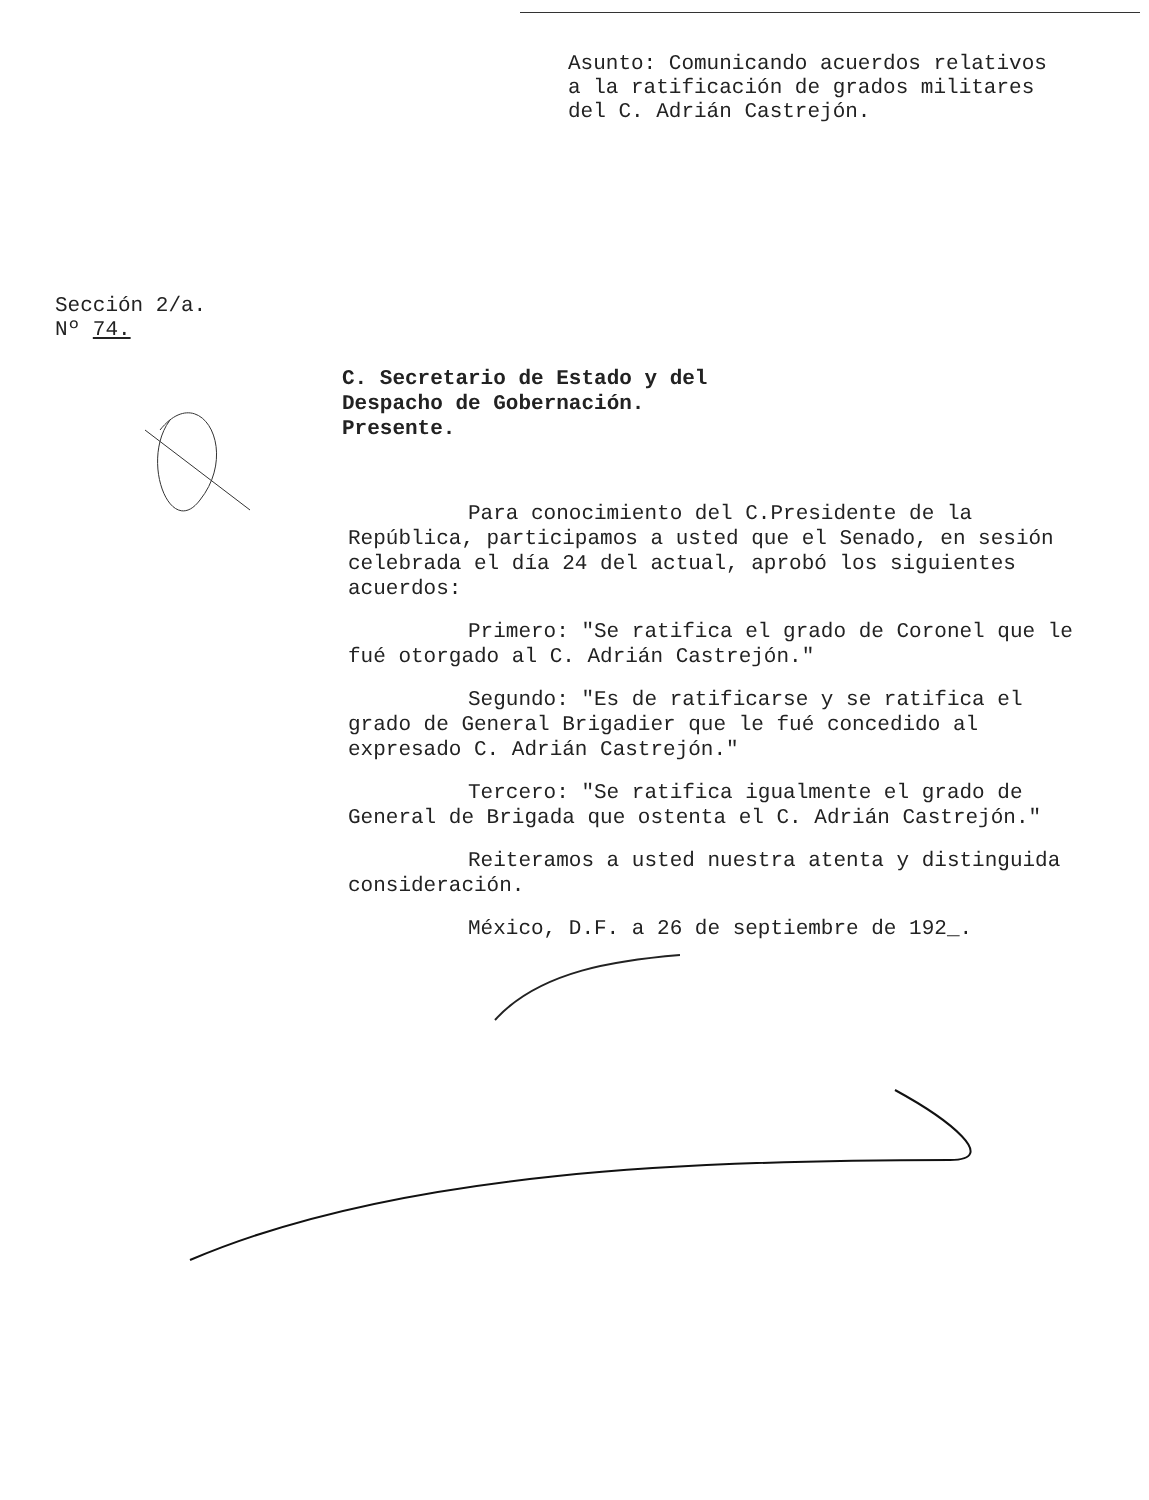Asunto: Comunicando acuerdos relativos
a la ratificación de grados militares
del C. Adrián Castrejón.
Sección 2/a.
Nº 74.
C. Secretario de Estado y del
Despacho de Gobernación.
Presente.
Para conocimiento del C.Presidente de la República, participamos a usted que el Senado, en sesión celebrada el día 24 del actual, aprobó los siguientes acuerdos:
Primero: "Se ratifica el grado de Coronel que le fué otorgado al C. Adrián Castrejón."
Segundo: "Es de ratificarse y se ratifica el grado de General Brigadier que le fué concedido al expresado C. Adrián Castrejón."
Tercero: "Se ratifica igualmente el grado de General de Brigada que ostenta el C. Adrián Castrejón."
Reiteramos a usted nuestra atenta y distinguida consideración.
México, D.F. a 26 de septiembre de 192_.